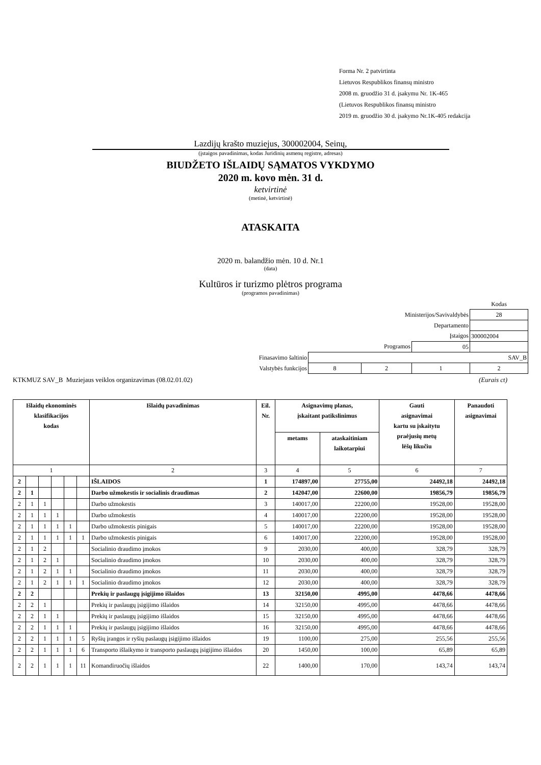Forma Nr. 2 patvirtinta
Lietuvos Respublikos finansų ministro
2008 m. gruodžio 31 d. įsakymu Nr. 1K-465
(Lietuvos Respublikos finansų ministro
2019 m. gruodžio 30 d. įsakymo Nr.1K-405 redakcija
Lazdijų krašto muziejus, 300002004, Seinų,
(įstaigos pavadinimas, kodas Juridinių asmenų registre, adresas)
BIUDŽETO IŠLAIDŲ SĄMATOS VYKDYMO
2020 m. kovo mėn. 31 d.
ketvirtinė
(metinė, ketvirtinė)
ATASKAITA
2020 m. balandžio mėn. 10 d. Nr.1
(data)
Kultūros ir turizmo plėtros programa
(programos pavadinimas)
| | | | | Kodas |
| Ministerijos/Savivaldybės | | | | 28 |
| Departamento | | | | |
| Įstaigos | | | | 300002004 |
| Programos | | | 05 | |
| Finasavimo šaltinio | SAV_B | | | |
| Valstybės funkcijos | 8 | 2 | 1 | 2 |
KTKMUZ SAV_B Muziejaus veiklos organizavimas (08.02.01.02) (Eurais ct)
| Išlaidų ekonominės klasifikacijos kodas | | | | | | Išlaidų pavadinimas | Eil. Nr. | Asignavimų planas, įskaitant patikslinimus | | Gauti asignavimai kartu su įskaitytu praėjusių metų lėšų likučiu | Panaudoti asignavimai |
| --- | --- | --- | --- | --- | --- | --- | --- | --- | --- | --- | --- |
| | | | | | | | | metams | ataskaitiniam laikotarpiui | | |
| 1 | | | | | | 2 | 3 | 4 | 5 | 6 | 7 |
| 2 | | | | | | IŠLAIDOS | 1 | 174897,00 | 27755,00 | 24492,18 | 24492,18 |
| 2 | 1 | | | | | Darbo užmokestis ir socialinis draudimas | 2 | 142047,00 | 22600,00 | 19856,79 | 19856,79 |
| 2 | 1 | 1 | | | | Darbo užmokestis | 3 | 140017,00 | 22200,00 | 19528,00 | 19528,00 |
| 2 | 1 | 1 | 1 | | | Darbo užmokestis | 4 | 140017,00 | 22200,00 | 19528,00 | 19528,00 |
| 2 | 1 | 1 | 1 | 1 | | Darbo užmokestis pinigais | 5 | 140017,00 | 22200,00 | 19528,00 | 19528,00 |
| 2 | 1 | 1 | 1 | 1 | 1 | Darbo užmokestis pinigais | 6 | 140017,00 | 22200,00 | 19528,00 | 19528,00 |
| 2 | 1 | 2 | | | | Socialinio draudimo įmokos | 9 | 2030,00 | 400,00 | 328,79 | 328,79 |
| 2 | 1 | 2 | 1 | | | Socialinio draudimo įmokos | 10 | 2030,00 | 400,00 | 328,79 | 328,79 |
| 2 | 1 | 2 | 1 | 1 | | Socialinio draudimo įmokos | 11 | 2030,00 | 400,00 | 328,79 | 328,79 |
| 2 | 1 | 2 | 1 | 1 | 1 | Socialinio draudimo įmokos | 12 | 2030,00 | 400,00 | 328,79 | 328,79 |
| 2 | 2 | | | | | Prekių ir paslaugų įsigijimo išlaidos | 13 | 32150,00 | 4995,00 | 4478,66 | 4478,66 |
| 2 | 2 | 1 | | | | Prekių ir paslaugų įsigijimo išlaidos | 14 | 32150,00 | 4995,00 | 4478,66 | 4478,66 |
| 2 | 2 | 1 | 1 | | | Prekių ir paslaugų įsigijimo išlaidos | 15 | 32150,00 | 4995,00 | 4478,66 | 4478,66 |
| 2 | 2 | 1 | 1 | 1 | | Prekių ir paslaugų įsigijimo išlaidos | 16 | 32150,00 | 4995,00 | 4478,66 | 4478,66 |
| 2 | 2 | 1 | 1 | 1 | 5 | Ryšių įrangos ir ryšių paslaugų įsigijimo išlaidos | 19 | 1100,00 | 275,00 | 255,56 | 255,56 |
| 2 | 2 | 1 | 1 | 1 | 6 | Transporto išlaikymo ir transporto paslaugų įsigijimo išlaidos | 20 | 1450,00 | 100,00 | 65,89 | 65,89 |
| 2 | 2 | 1 | 1 | 1 | 11 | Komandiruočių išlaidos | 22 | 1400,00 | 170,00 | 143,74 | 143,74 |